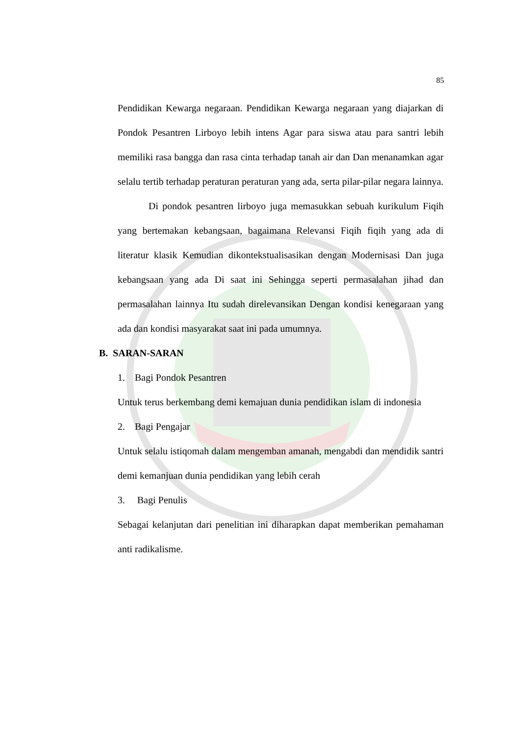85
Pendidikan Kewarga negaraan. Pendidikan Kewarga negaraan yang diajarkan di Pondok Pesantren Lirboyo lebih intens Agar para siswa atau para santri lebih memiliki rasa bangga dan rasa cinta terhadap tanah air dan Dan menanamkan agar selalu tertib terhadap peraturan peraturan yang ada, serta pilar-pilar negara lainnya.
Di pondok pesantren lirboyo juga memasukkan sebuah kurikulum Fiqih yang bertemakan kebangsaan, bagaimana Relevansi Fiqih fiqih yang ada di literatur klasik Kemudian dikontekstualisasikan dengan Modernisasi Dan juga kebangsaan yang ada Di saat ini Sehingga seperti permasalahan jihad dan permasalahan lainnya Itu sudah direlevansikan Dengan kondisi kenegaraan yang ada dan kondisi masyarakat saat ini pada umumnya.
B. SARAN-SARAN
1. Bagi Pondok Pesantren
Untuk terus berkembang demi kemajuan dunia pendidikan islam di indonesia
2. Bagi Pengajar
Untuk selalu istiqomah dalam mengemban amanah, mengabdi dan mendidik santri demi kemanjuan dunia pendidikan yang lebih cerah
3. Bagi Penulis
Sebagai kelanjutan dari penelitian ini diharapkan dapat memberikan pemahaman anti radikalisme.